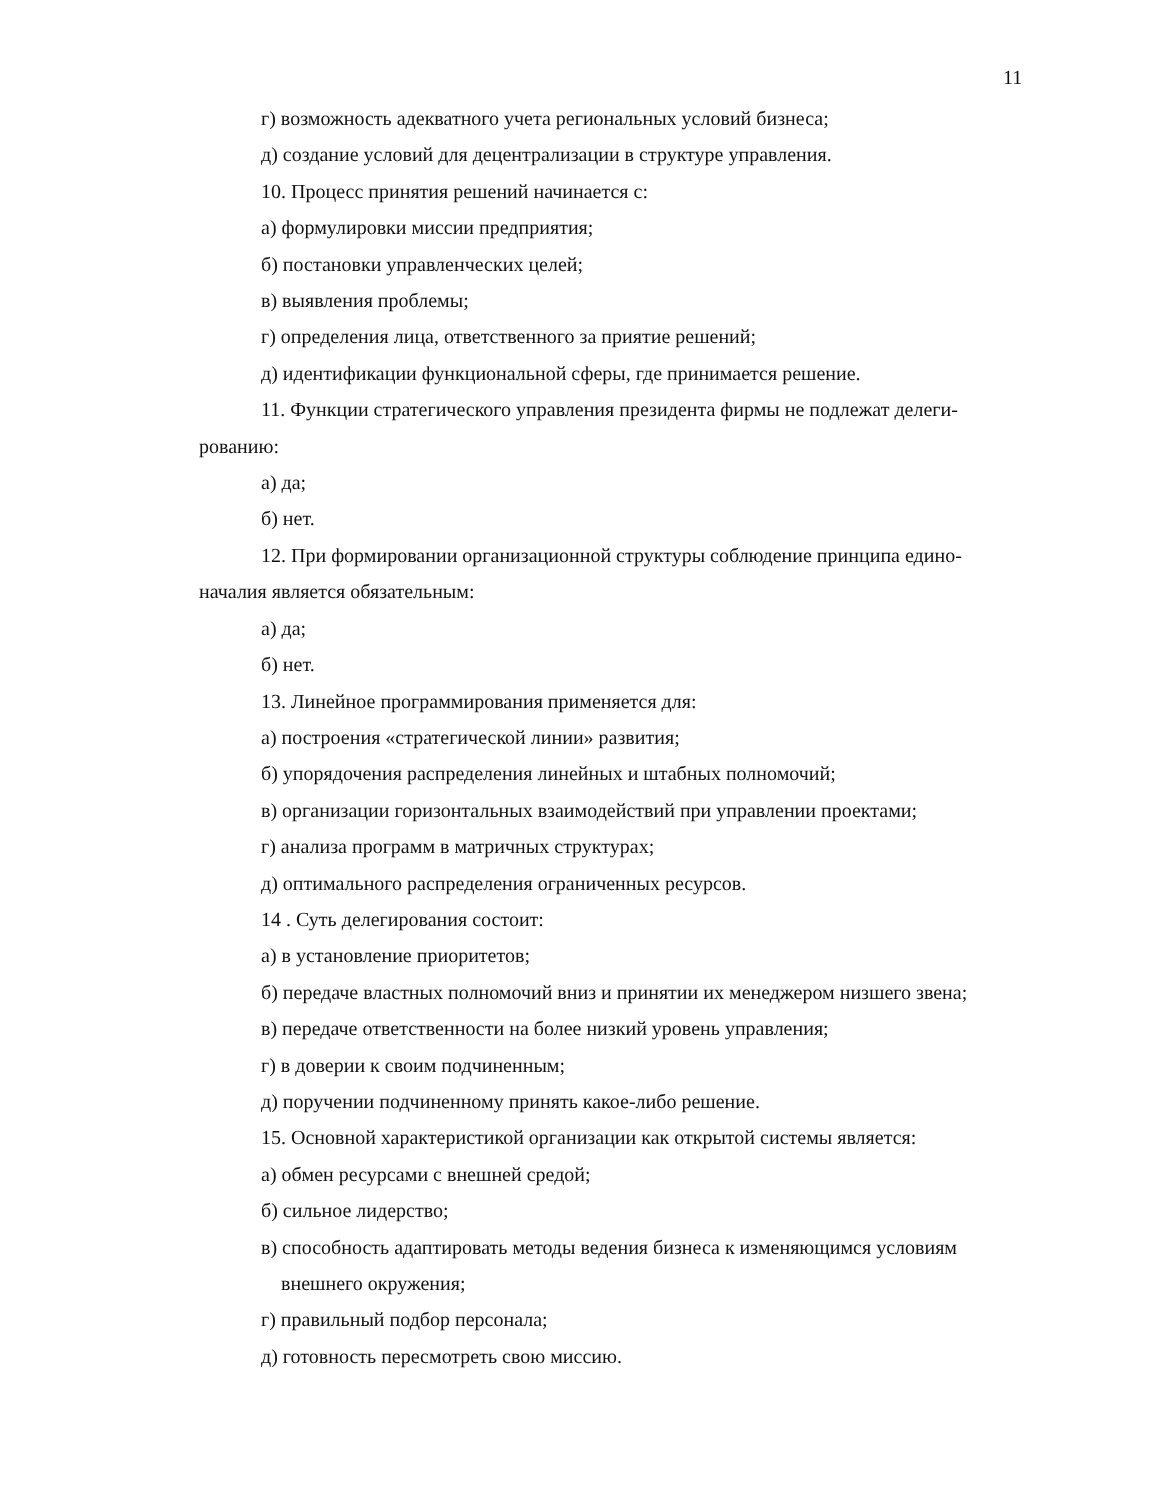11
г) возможность адекватного учета региональных условий бизнеса;
д) создание условий для децентрализации в структуре управления.
10. Процесс принятия решений начинается с:
а) формулировки миссии предприятия;
б) постановки управленческих целей;
в) выявления проблемы;
г) определения лица, ответственного за приятие решений;
д) идентификации функциональной сферы, где принимается решение.
11. Функции стратегического управления президента фирмы не подлежат делеги-рованию:
а) да;
б) нет.
12. При формировании организационной структуры соблюдение принципа едино-началия является обязательным:
а) да;
б) нет.
13. Линейное программирования применяется для:
а) построения «стратегической линии» развития;
б) упорядочения распределения линейных и штабных полномочий;
в) организации горизонтальных взаимодействий при управлении проектами;
г) анализа программ в матричных структурах;
д) оптимального распределения ограниченных ресурсов.
14 . Суть делегирования состоит:
а) в установление приоритетов;
б) передаче властных полномочий вниз и принятии их менеджером низшего звена;
в) передаче ответственности на более низкий уровень управления;
г) в доверии к своим подчиненным;
д) поручении подчиненному принять какое-либо решение.
15. Основной характеристикой организации как открытой системы является:
а) обмен ресурсами с внешней средой;
б) сильное лидерство;
в) способность адаптировать методы ведения бизнеса к изменяющимся условиям внешнего окружения;
г) правильный подбор персонала;
д) готовность пересмотреть свою миссию.